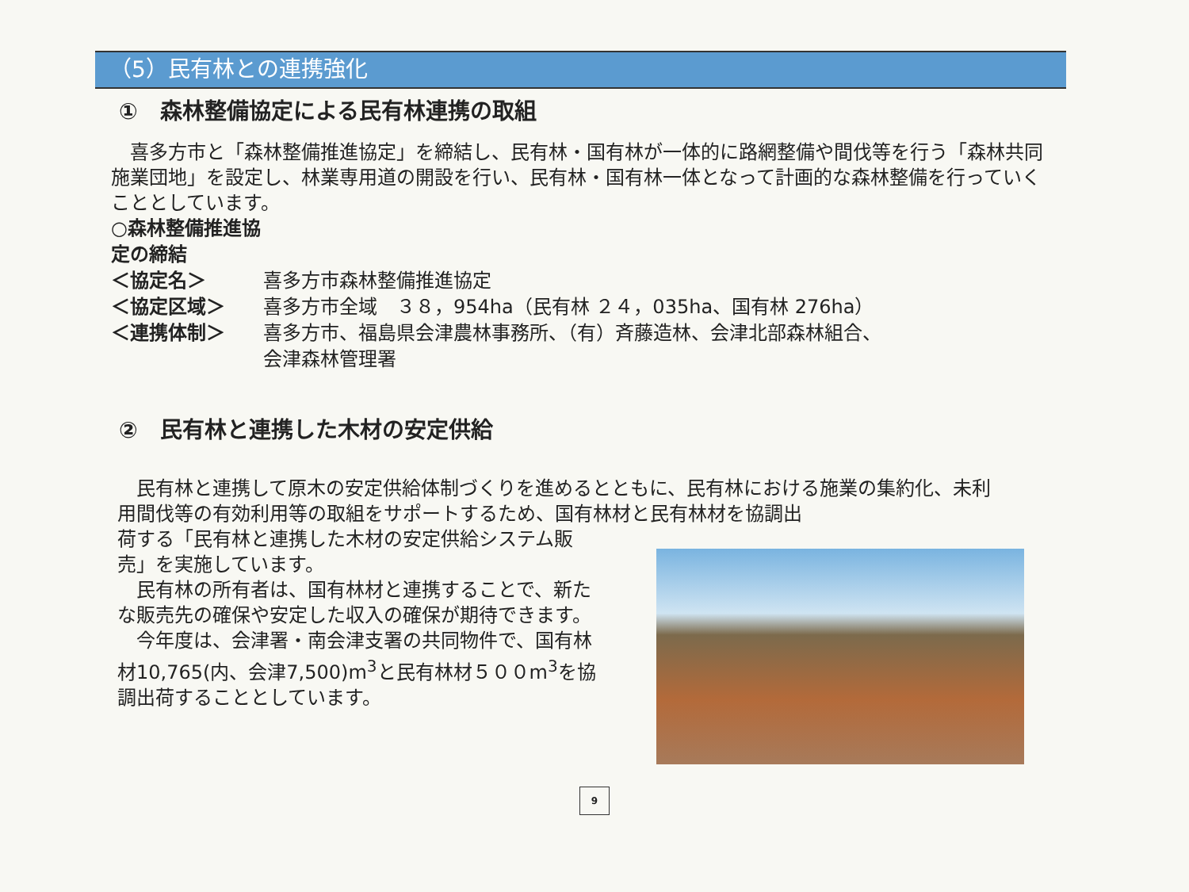（5）民有林との連携強化
①　森林整備協定による民有林連携の取組
　喜多方市と「森林整備推進協定」を締結し、民有林・国有林が一体的に路網整備や間伐等を行う「森林共同施業団地」を設定し、林業専用道の開設を行い、民有林・国有林一体となって計画的な森林整備を行っていくこととしています。
○森林整備推進協定の締結
＜協定名＞ 喜多方市森林整備推進協定
＜協定区域＞ 喜多方市全域　３８，954ha（民有林 ２４，035ha、国有林 276ha）
＜連携体制＞ 喜多方市、福島県会津農林事務所、（有）斉藤造林、会津北部森林組合、
会津森林管理署
②　民有林と連携した木材の安定供給
　民有林と連携して原木の安定供給体制づくりを進めるとともに、民有林における施業の集約化、未利用間伐等の有効利用等の取組をサポートするため、国有林材と民有林材を協調出
荷する「民有林と連携した木材の安定供給システム販売」を実施しています。
　民有林の所有者は、国有林材と連携することで、新たな販売先の確保や安定した収入の確保が期待できます。
　今年度は、会津署・南会津支署の共同物件で、国有林材10,765(内、会津7,500)m<sup>3</sup>と民有林材５００m<sup>3</sup>を協調出荷することとしています。
9